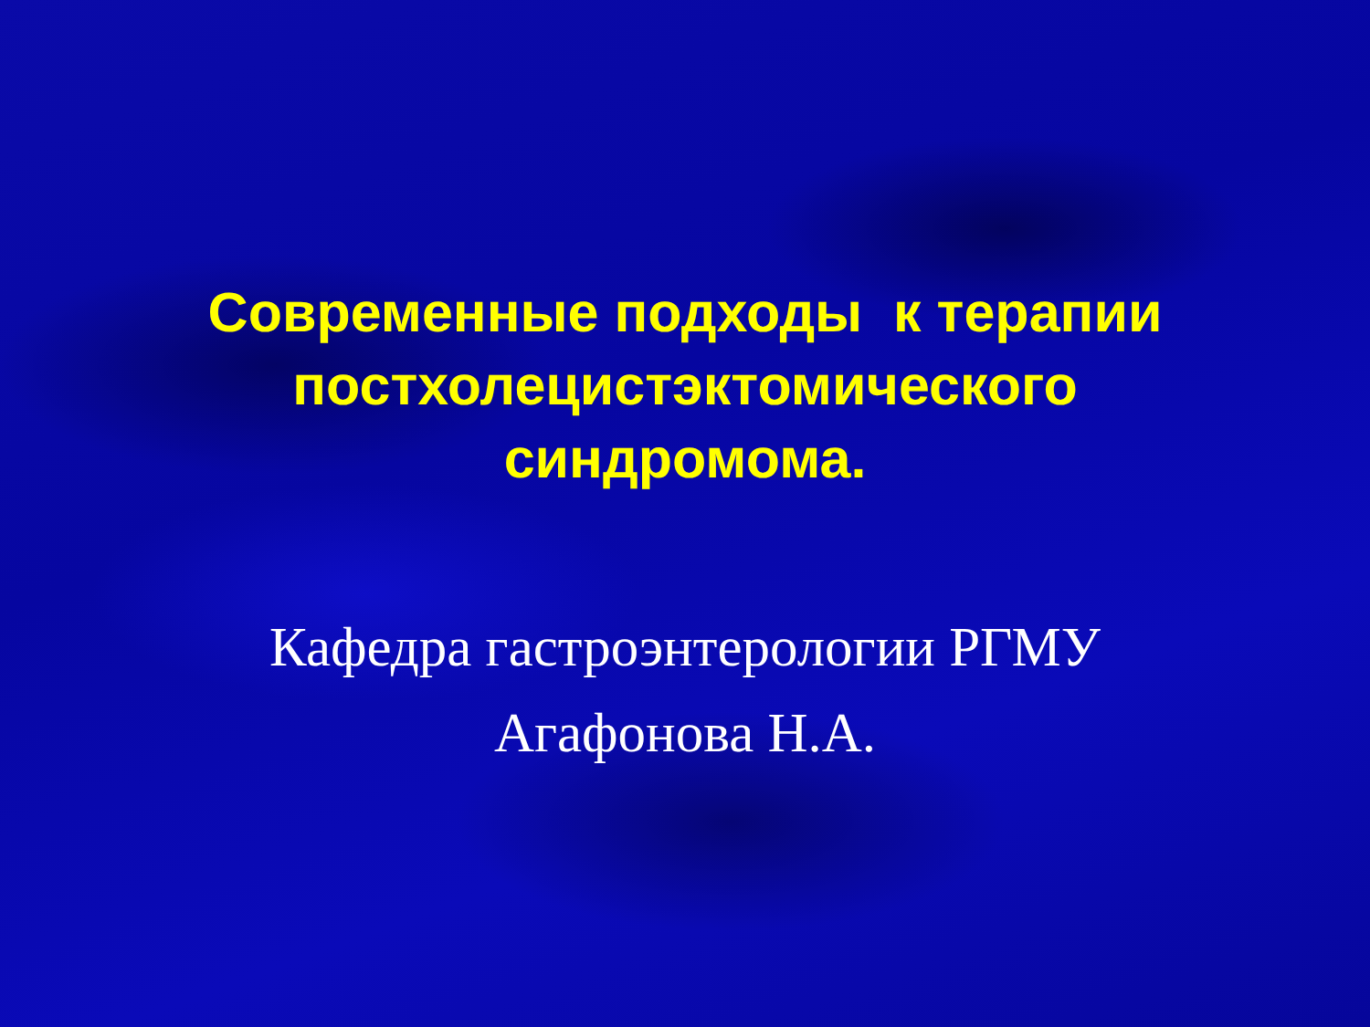Современные подходы к терапии
постхолецистэктомического
синдромома.
Кафедра гастроэнтерологии РГМУ
Агафонова Н.А.